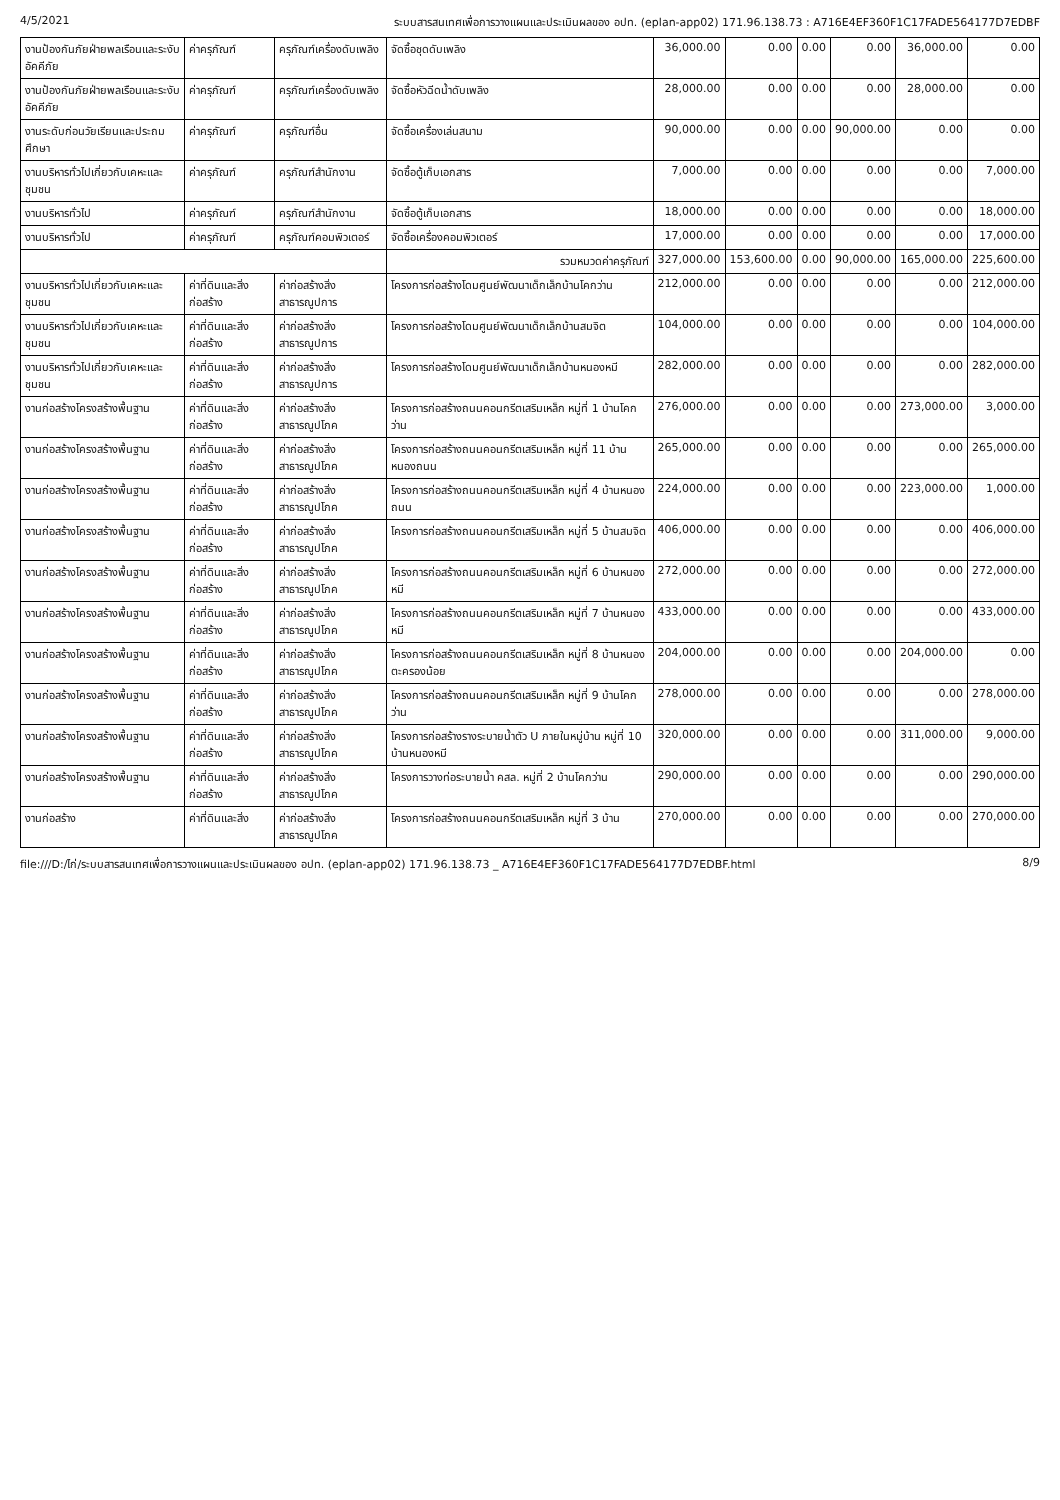4/5/2021 ระบบสารสนเทศเพื่อการวางแผนและประเมินผลของ อปท. (eplan-app02) 171.96.138.73 : A716E4EF360F1C17FADE564177D7EDBF
| งานป้องกันภัยฝ่ายพลเรือนและระงับอัคคีภัย | ค่าครุภัณฑ์ | ครุภัณฑ์เครื่องดับเพลิง | จัดซื้อชุดดับเพลิง | 36,000.00 | 0.00 | 0.00 | 0.00 | 36,000.00 | 0.00 |
| งานป้องกันภัยฝ่ายพลเรือนและระงับอัคคีภัย | ค่าครุภัณฑ์ | ครุภัณฑ์เครื่องดับเพลิง | จัดซื้อหัวฉีดน้ำดับเพลิง | 28,000.00 | 0.00 | 0.00 | 0.00 | 28,000.00 | 0.00 |
| งานระดับก่อนวัยเรียนและประถมศึกษา | ค่าครุภัณฑ์ | ครุภัณฑ์อื่น | จัดซื้อเครื่องเล่นสนาม | 90,000.00 | 0.00 | 0.00 | 90,000.00 | 0.00 | 0.00 |
| งานบริหารทั่วไปเกี่ยวกับเคหะและชุมชน | ค่าครุภัณฑ์ | ครุภัณฑ์สำนักงาน | จัดซื้อตู้เก็บเอกสาร | 7,000.00 | 0.00 | 0.00 | 0.00 | 0.00 | 7,000.00 |
| งานบริหารทั่วไป | ค่าครุภัณฑ์ | ครุภัณฑ์สำนักงาน | จัดซื้อตู้เก็บเอกสาร | 18,000.00 | 0.00 | 0.00 | 0.00 | 0.00 | 18,000.00 |
| งานบริหารทั่วไป | ค่าครุภัณฑ์ | ครุภัณฑ์คอมพิวเตอร์ | จัดซื้อเครื่องคอมพิวเตอร์ | 17,000.00 | 0.00 | 0.00 | 0.00 | 0.00 | 17,000.00 |
| | | | รวมหมวดค่าครุภัณฑ์ | 327,000.00 | 153,600.00 | 0.00 | 90,000.00 | 165,000.00 | 225,600.00 |
| งานบริหารทั่วไปเกี่ยวกับเคหะและชุมชน | ค่าที่ดินและสิ่งก่อสร้าง | ค่าก่อสร้างสิ่งสาธารณูปการ | โครงการก่อสร้างโดมศูนย์พัฒนาเด็กเล็กบ้านโคกว่าน | 212,000.00 | 0.00 | 0.00 | 0.00 | 0.00 | 212,000.00 |
| งานบริหารทั่วไปเกี่ยวกับเคหะและชุมชน | ค่าที่ดินและสิ่งก่อสร้าง | ค่าก่อสร้างสิ่งสาธารณูปการ | โครงการก่อสร้างโดมศูนย์พัฒนาเด็กเล็กบ้านสมจิต | 104,000.00 | 0.00 | 0.00 | 0.00 | 0.00 | 104,000.00 |
| งานบริหารทั่วไปเกี่ยวกับเคหะและชุมชน | ค่าที่ดินและสิ่งก่อสร้าง | ค่าก่อสร้างสิ่งสาธารณูปการ | โครงการก่อสร้างโดมศูนย์พัฒนาเด็กเล็กบ้านหนองหมี | 282,000.00 | 0.00 | 0.00 | 0.00 | 0.00 | 282,000.00 |
| งานก่อสร้างโครงสร้างพื้นฐาน | ค่าที่ดินและสิ่งก่อสร้าง | ค่าก่อสร้างสิ่งสาธารณูปโภค | โครงการก่อสร้างถนนคอนกรีตเสริมเหล็ก หมู่ที่ 1 บ้านโคกว่าน | 276,000.00 | 0.00 | 0.00 | 0.00 | 273,000.00 | 3,000.00 |
| งานก่อสร้างโครงสร้างพื้นฐาน | ค่าที่ดินและสิ่งก่อสร้าง | ค่าก่อสร้างสิ่งสาธารณูปโภค | โครงการก่อสร้างถนนคอนกรีตเสริมเหล็ก หมู่ที่ 11 บ้านหนองถนน | 265,000.00 | 0.00 | 0.00 | 0.00 | 0.00 | 265,000.00 |
| งานก่อสร้างโครงสร้างพื้นฐาน | ค่าที่ดินและสิ่งก่อสร้าง | ค่าก่อสร้างสิ่งสาธารณูปโภค | โครงการก่อสร้างถนนคอนกรีตเสริมเหล็ก หมู่ที่ 4 บ้านหนองถนน | 224,000.00 | 0.00 | 0.00 | 0.00 | 223,000.00 | 1,000.00 |
| งานก่อสร้างโครงสร้างพื้นฐาน | ค่าที่ดินและสิ่งก่อสร้าง | ค่าก่อสร้างสิ่งสาธารณูปโภค | โครงการก่อสร้างถนนคอนกรีตเสริมเหล็ก หมู่ที่ 5 บ้านสมจิต | 406,000.00 | 0.00 | 0.00 | 0.00 | 0.00 | 406,000.00 |
| งานก่อสร้างโครงสร้างพื้นฐาน | ค่าที่ดินและสิ่งก่อสร้าง | ค่าก่อสร้างสิ่งสาธารณูปโภค | โครงการก่อสร้างถนนคอนกรีตเสริมเหล็ก หมู่ที่ 6 บ้านหนองหมี | 272,000.00 | 0.00 | 0.00 | 0.00 | 0.00 | 272,000.00 |
| งานก่อสร้างโครงสร้างพื้นฐาน | ค่าที่ดินและสิ่งก่อสร้าง | ค่าก่อสร้างสิ่งสาธารณูปโภค | โครงการก่อสร้างถนนคอนกรีตเสริมเหล็ก หมู่ที่ 7 บ้านหนองหมี | 433,000.00 | 0.00 | 0.00 | 0.00 | 0.00 | 433,000.00 |
| งานก่อสร้างโครงสร้างพื้นฐาน | ค่าที่ดินและสิ่งก่อสร้าง | ค่าก่อสร้างสิ่งสาธารณูปโภค | โครงการก่อสร้างถนนคอนกรีตเสริมเหล็ก หมู่ที่ 8 บ้านหนองตะครองน้อย | 204,000.00 | 0.00 | 0.00 | 0.00 | 204,000.00 | 0.00 |
| งานก่อสร้างโครงสร้างพื้นฐาน | ค่าที่ดินและสิ่งก่อสร้าง | ค่าก่อสร้างสิ่งสาธารณูปโภค | โครงการก่อสร้างถนนคอนกรีตเสริมเหล็ก หมู่ที่ 9 บ้านโคกว่าน | 278,000.00 | 0.00 | 0.00 | 0.00 | 0.00 | 278,000.00 |
| งานก่อสร้างโครงสร้างพื้นฐาน | ค่าที่ดินและสิ่งก่อสร้าง | ค่าก่อสร้างสิ่งสาธารณูปโภค | โครงการก่อสร้างรางระบายน้ำตัว U ภายในหมู่บ้าน หมู่ที่ 10 บ้านหนองหมี | 320,000.00 | 0.00 | 0.00 | 0.00 | 311,000.00 | 9,000.00 |
| งานก่อสร้างโครงสร้างพื้นฐาน | ค่าที่ดินและสิ่งก่อสร้าง | ค่าก่อสร้างสิ่งสาธารณูปโภค | โครงการวางท่อระบายน้ำ คสล. หมู่ที่ 2 บ้านโคกว่าน | 290,000.00 | 0.00 | 0.00 | 0.00 | 0.00 | 290,000.00 |
| งานก่อสร้าง | ค่าที่ดินและสิ่ง | ค่าก่อสร้างสิ่งสาธารณูปโภค | โครงการก่อสร้างถนนคอนกรีตเสริมเหล็ก หมู่ที่ 3 บ้าน | 270,000.00 | 0.00 | 0.00 | 0.00 | 0.00 | 270,000.00 |
file:///D:/ไก่/ระบบสารสนเทศเพื่อการวางแผนและประเมินผลของ อปท. (eplan-app02) 171.96.138.73 _ A716E4EF360F1C17FADE564177D7EDBF.html 8/9